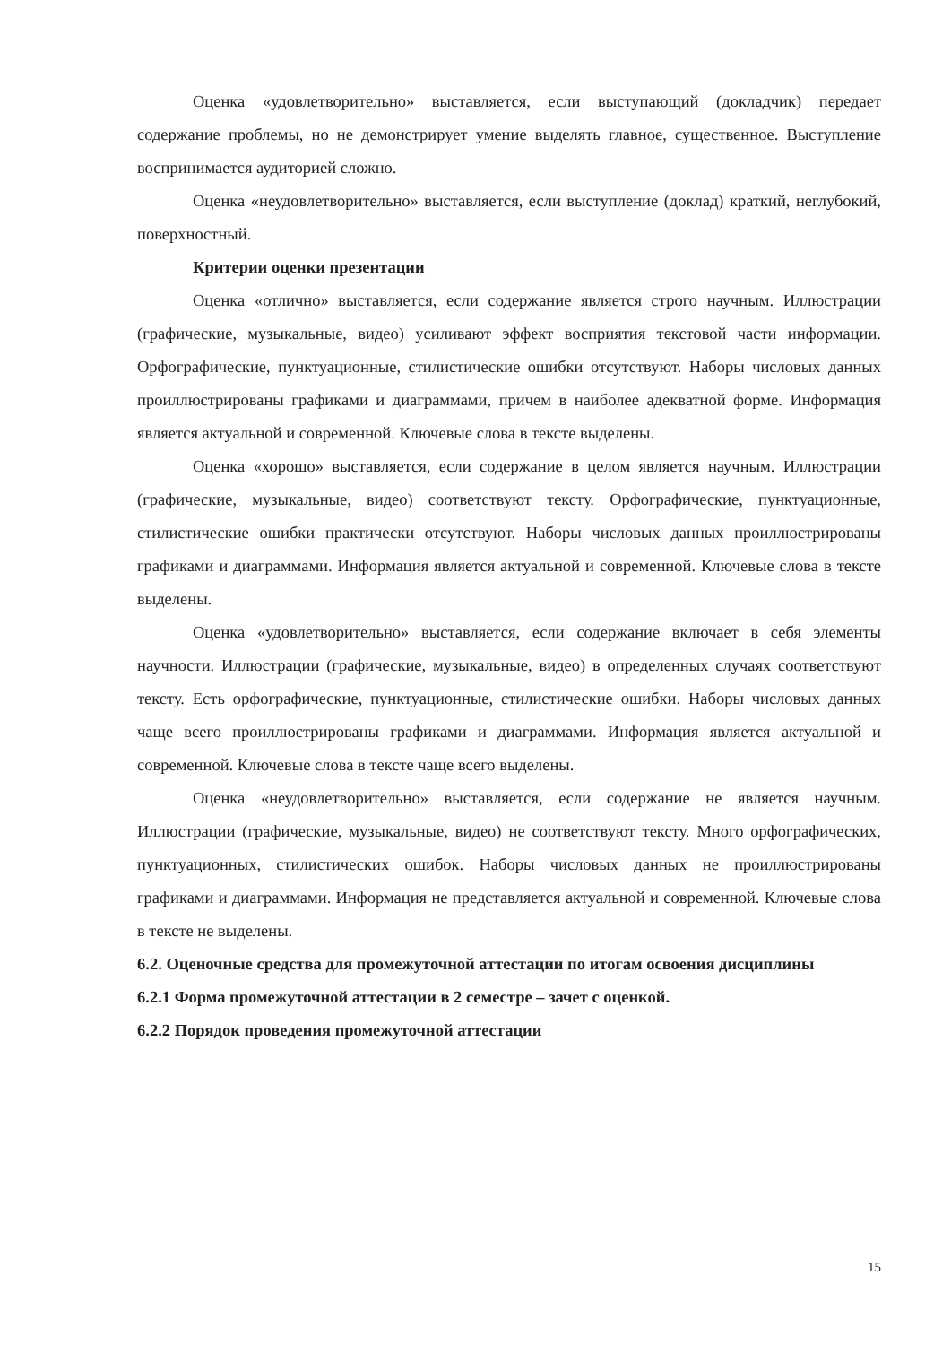Оценка «удовлетворительно» выставляется, если выступающий (докладчик) передает содержание проблемы, но не демонстрирует умение выделять главное, существенное. Выступление воспринимается аудиторией сложно.
Оценка «неудовлетворительно» выставляется, если выступление (доклад) краткий, неглубокий, поверхностный.
Критерии оценки презентации
Оценка «отлично» выставляется, если содержание является строго научным. Иллюстрации (графические, музыкальные, видео) усиливают эффект восприятия текстовой части информации. Орфографические, пунктуационные, стилистические ошибки отсутствуют. Наборы числовых данных проиллюстрированы графиками и диаграммами, причем в наиболее адекватной форме. Информация является актуальной и современной. Ключевые слова в тексте выделены.
Оценка «хорошо» выставляется, если содержание в целом является научным. Иллюстрации (графические, музыкальные, видео) соответствуют тексту. Орфографические, пунктуационные, стилистические ошибки практически отсутствуют. Наборы числовых данных проиллюстрированы графиками и диаграммами. Информация является актуальной и современной. Ключевые слова в тексте выделены.
Оценка «удовлетворительно» выставляется, если содержание включает в себя элементы научности. Иллюстрации (графические, музыкальные, видео) в определенных случаях соответствуют тексту. Есть орфографические, пунктуационные, стилистические ошибки. Наборы числовых данных чаще всего проиллюстрированы графиками и диаграммами. Информация является актуальной и современной. Ключевые слова в тексте чаще всего выделены.
Оценка «неудовлетворительно» выставляется, если содержание не является научным. Иллюстрации (графические, музыкальные, видео) не соответствуют тексту. Много орфографических, пунктуационных, стилистических ошибок. Наборы числовых данных не проиллюстрированы графиками и диаграммами. Информация не представляется актуальной и современной. Ключевые слова в тексте не выделены.
6.2. Оценочные средства для промежуточной аттестации по итогам освоения дисциплины
6.2.1 Форма промежуточной аттестации в 2 семестре – зачет с оценкой.
6.2.2 Порядок проведения промежуточной аттестации
15